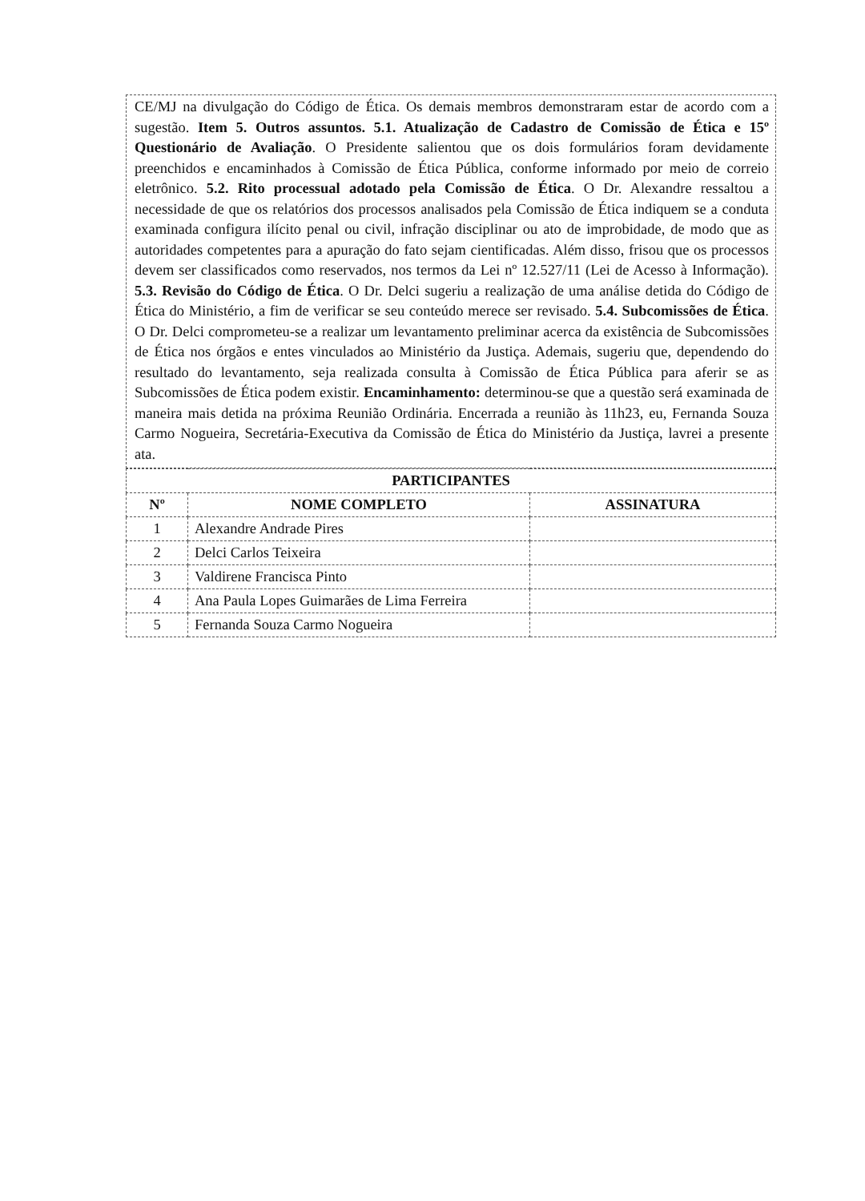CE/MJ na divulgação do Código de Ética. Os demais membros demonstraram estar de acordo com a sugestão. Item 5. Outros assuntos. 5.1. Atualização de Cadastro de Comissão de Ética e 15º Questionário de Avaliação. O Presidente salientou que os dois formulários foram devidamente preenchidos e encaminhados à Comissão de Ética Pública, conforme informado por meio de correio eletrônico. 5.2. Rito processual adotado pela Comissão de Ética. O Dr. Alexandre ressaltou a necessidade de que os relatórios dos processos analisados pela Comissão de Ética indiquem se a conduta examinada configura ilícito penal ou civil, infração disciplinar ou ato de improbidade, de modo que as autoridades competentes para a apuração do fato sejam cientificadas. Além disso, frisou que os processos devem ser classificados como reservados, nos termos da Lei nº 12.527/11 (Lei de Acesso à Informação). 5.3. Revisão do Código de Ética. O Dr. Delci sugeriu a realização de uma análise detida do Código de Ética do Ministério, a fim de verificar se seu conteúdo merece ser revisado. 5.4. Subcomissões de Ética. O Dr. Delci comprometeu-se a realizar um levantamento preliminar acerca da existência de Subcomissões de Ética nos órgãos e entes vinculados ao Ministério da Justiça. Ademais, sugeriu que, dependendo do resultado do levantamento, seja realizada consulta à Comissão de Ética Pública para aferir se as Subcomissões de Ética podem existir. Encaminhamento: determinou-se que a questão será examinada de maneira mais detida na próxima Reunião Ordinária. Encerrada a reunião às 11h23, eu, Fernanda Souza Carmo Nogueira, Secretária-Executiva da Comissão de Ética do Ministério da Justiça, lavrei a presente ata.
| PARTICIPANTES | | |
| --- | --- | --- |
| Nº | NOME COMPLETO | ASSINATURA |
| 1 | Alexandre Andrade Pires | |
| 2 | Delci Carlos Teixeira | |
| 3 | Valdirene Francisca Pinto | |
| 4 | Ana Paula Lopes Guimarães de Lima Ferreira | |
| 5 | Fernanda Souza Carmo Nogueira | |